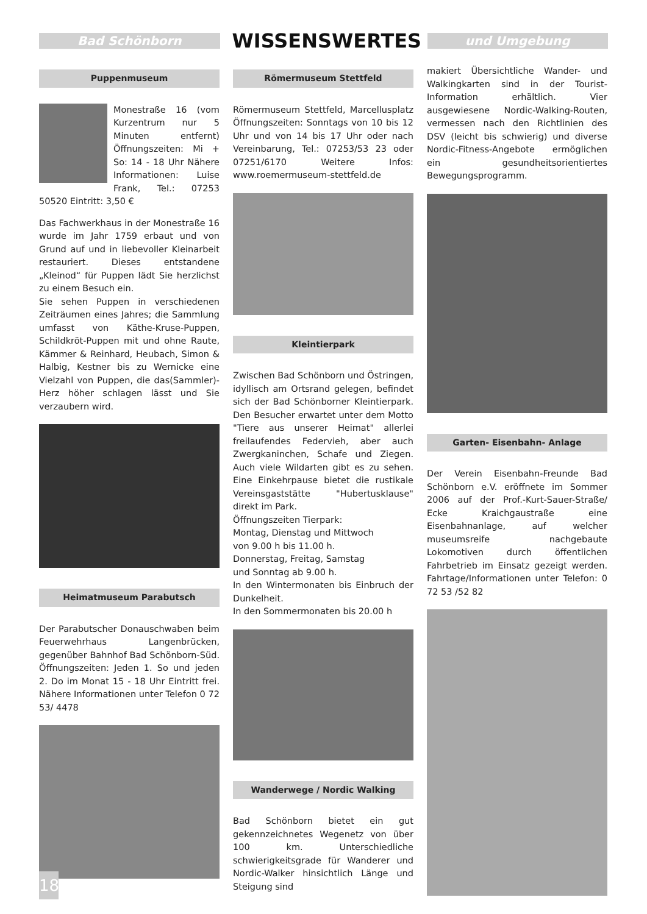Bad Schönborn
WISSENSWERTES
und Umgebung
Puppenmuseum
Monestraße 16 (vom Kurzentrum nur 5 Minuten entfernt) Öffnungszeiten: Mi + So: 14 - 18 Uhr Nähere Informationen: Luise Frank, Tel.: 07253 50520 Eintritt: 3,50 €
Das Fachwerkhaus in der Monestraße 16 wurde im Jahr 1759 erbaut und von Grund auf und in liebevoller Kleinarbeit restauriert. Dieses entstandene „Kleinod“ für Puppen lädt Sie herzlichst zu einem Besuch ein.
Sie sehen Puppen in verschiedenen Zeiträumen eines Jahres; die Sammlung umfasst von Käthe-Kruse-Puppen, Schildkröt-Puppen mit und ohne Raute, Kämmer & Reinhard, Heubach, Simon & Halbig, Kestner bis zu Wernicke eine Vielzahl von Puppen, die das(Sammler)-Herz höher schlagen lässt und Sie verzaubern wird.
Heimatmuseum Parabutsch
Der Parabutscher Donauschwaben beim Feuerwehrhaus Langenbrücken, gegenüber Bahnhof Bad Schönborn-Süd. Öffnungszeiten: Jeden 1. So und jeden 2. Do im Monat 15 - 18 Uhr Eintritt frei. Nähere Informationen unter Telefon 0 72 53/ 4478
Römermuseum Stettfeld
Römermuseum Stettfeld, Marcellusplatz Öffnungszeiten: Sonntags von 10 bis 12 Uhr und von 14 bis 17 Uhr oder nach Vereinbarung, Tel.: 07253/53 23 oder 07251/6170 Weitere Infos: www.roemermuseum-stettfeld.de
Kleintierpark
Zwischen Bad Schönborn und Östringen, idyllisch am Ortsrand gelegen, befindet sich der Bad Schönborner Kleintierpark. Den Besucher erwartet unter dem Motto "Tiere aus unserer Heimat" allerlei freilaufendes Federvieh, aber auch Zwergkaninchen, Schafe und Ziegen. Auch viele Wildarten gibt es zu sehen. Eine Einkehrpause bietet die rustikale Vereinsgaststätte "Hubertusklause" direkt im Park.
Öffnungszeiten Tierpark:
Montag, Dienstag und Mittwoch
von 9.00 h bis 11.00 h.
Donnerstag, Freitag, Samstag
und Sonntag ab 9.00 h.
In den Wintermonaten bis Einbruch der Dunkelheit.
In den Sommermonaten bis 20.00 h
Wanderwege / Nordic Walking
Bad Schönborn bietet ein gut gekennzeichnetes Wegenetz von über 100 km. Unterschiedliche schwierigkeitsgrade für Wanderer und Nordic-Walker hinsichtlich Länge und Steigung sind
makiert Übersichtliche Wander- und Walkingkarten sind in der Tourist-Information erhältlich. Vier ausgewiesene Nordic-Walking-Routen, vermessen nach den Richtlinien des DSV (leicht bis schwierig) und diverse Nordic-Fitness-Angebote ermöglichen ein gesundheitsorientiertes Bewegungsprogramm.
Garten- Eisenbahn- Anlage
Der Verein Eisenbahn-Freunde Bad Schönborn e.V. eröffnete im Sommer 2006 auf der Prof.-Kurt-Sauer-Straße/ Ecke Kraichgaustraße eine Eisenbahnanlage, auf welcher museumsreife nachgebaute Lokomotiven durch öffentlichen Fahrbetrieb im Einsatz gezeigt werden. Fahrtage/Informationen unter Telefon: 0 72 53 /52 82
18